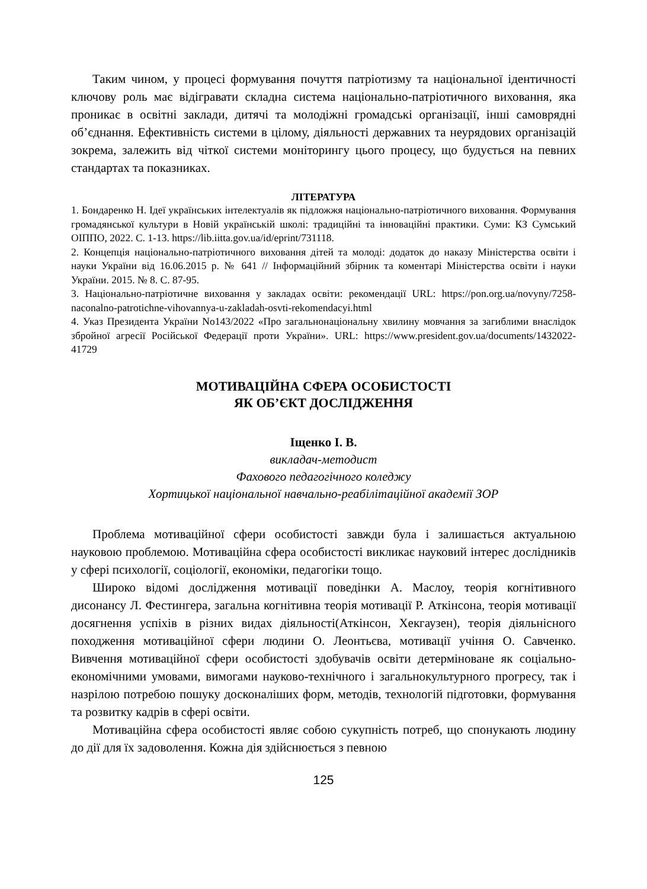Таким чином, у процесі формування почуття патріотизму та національної ідентичності ключову роль має відігравати складна система національно-патріотичного виховання, яка проникає в освітні заклади, дитячі та молодіжні громадські організації, інші самоврядні об’єднання. Ефективність системи в цілому, діяльності державних та неурядових організацій зокрема, залежить від чіткої системи моніторингу цього процесу, що будується на певних стандартах та показниках.
ЛІТЕРАТУРА
1. Бондаренко Н. Ідеї українських інтелектуалів як підложжя національно-патріотичного виховання. Формування громадянської культури в Новій українській школі: традиційні та інноваційні практики. Суми: КЗ Сумський ОІППО, 2022. С. 1-13. https://lib.iitta.gov.ua/id/eprint/731118.
2. Концепція національно-патріотичного виховання дітей та молоді: додаток до наказу Міністерства освіти і науки України від 16.06.2015 р. № 641 // Інформаційний збірник та коментарі Міністерства освіти і науки України. 2015. № 8. С. 87-95.
3. Національно-патріотичне виховання у закладах освіти: рекомендації URL: https://pon.org.ua/novyny/7258-naconalno-patrotichne-vihovannya-u-zakladah-osvti-rekomendacyi.html
4. Указ Президента України No143/2022 «Про загальнонаціональну хвилину мовчання за загиблими внаслідок збройної агресії Російської Федерації проти України». URL: https://www.president.gov.ua/documents/1432022-41729
МОТИВАЦІЙНА СФЕРА ОСОБИСТОСТІ
ЯК ОБ’ЄКТ ДОСЛІДЖЕННЯ
Іщенко І. В.
викладач-методист
Фахового педагогічного коледжу
Хортицької національної навчально-реабілітаційної академії ЗОР
Проблема мотиваційної сфери особистості завжди була і залишається актуальною науковою проблемою. Мотиваційна сфера особистості викликає науковий інтерес дослідників у сфері психології, соціології, економіки, педагогіки тощо.
Широко відомі дослідження мотивації поведінки А. Маслоу, теорія когнітивного дисонансу Л. Фестингера, загальна когнітивна теорія мотивації Р. Аткінсона, теорія мотивації досягнення успіхів в різних видах діяльності(Аткінсон, Хекгаузен), теорія діяльнісного походження мотиваційної сфери людини О. Леонтьєва, мотивації учіння О. Савченко. Вивчення мотиваційної сфери особистості здобувачів освіти детерміноване як соціально-економічними умовами, вимогами науково-технічного і загальнокультурного прогресу, так і назрілою потребою пошуку досконаліших форм, методів, технологій підготовки, формування та розвитку кадрів в сфері освіти.
Мотиваційна сфера особистості являє собою сукупність потреб, що спонукають людину до дії для їх задоволення. Кожна дія здійснюється з певною
125